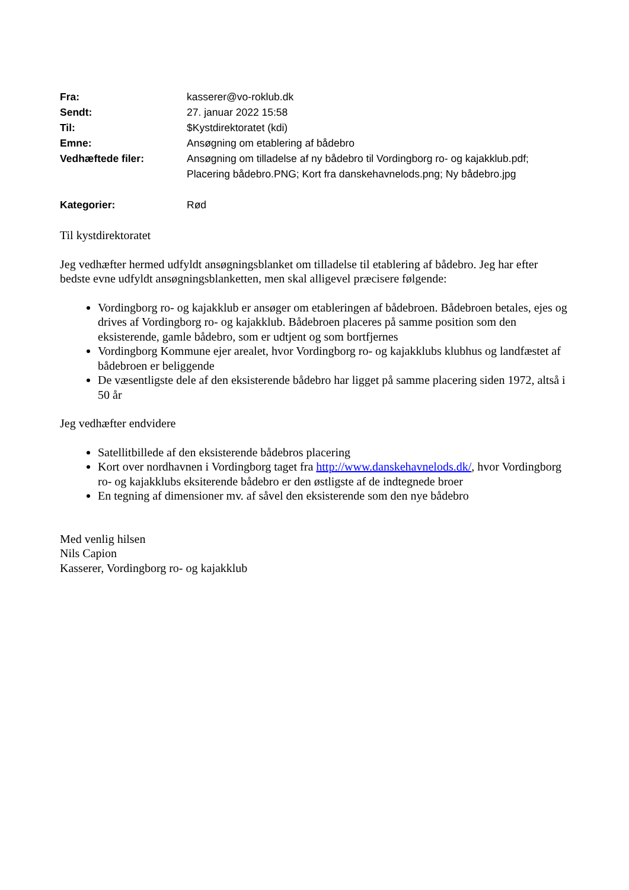| Fra: | kasserer@vo-roklub.dk |
| Sendt: | 27. januar 2022 15:58 |
| Til: | $Kystdirektoratet (kdi) |
| Emne: | Ansøgning om etablering af bådebro |
| Vedhæftede filer: | Ansøgning om tilladelse af ny bådebro til Vordingborg ro- og kajakklub.pdf; Placering bådebro.PNG; Kort fra danskehavnelods.png; Ny bådebro.jpg |
| Kategorier: | Rød |
Til kystdirektoratet
Jeg vedhæfter hermed udfyldt ansøgningsblanket om tilladelse til etablering af bådebro. Jeg har efter bedste evne udfyldt ansøgningsblanketten, men skal alligevel præcisere følgende:
Vordingborg ro- og kajakklub er ansøger om etableringen af bådebroen. Bådebroen betales, ejes og drives af Vordingborg ro- og kajakklub. Bådebroen placeres på samme position som den eksisterende, gamle bådebro, som er udtjent og som bortfjernes
Vordingborg Kommune ejer arealet, hvor Vordingborg ro- og kajakklubs klubhus og landfæstet af bådebroen er beliggende
De væsentligste dele af den eksisterende bådebro har ligget på samme placering siden 1972, altså i 50 år
Jeg vedhæfter endvidere
Satellitbillede af den eksisterende bådebros placering
Kort over nordhavnen i Vordingborg taget fra http://www.danskehavnelods.dk/, hvor Vordingborg ro- og kajakklubs eksiterende bådebro er den østligste af de indtegnede broer
En tegning af dimensioner mv. af såvel den eksisterende som den nye bådebro
Med venlig hilsen
Nils Capion
Kasserer, Vordingborg ro- og kajakklub